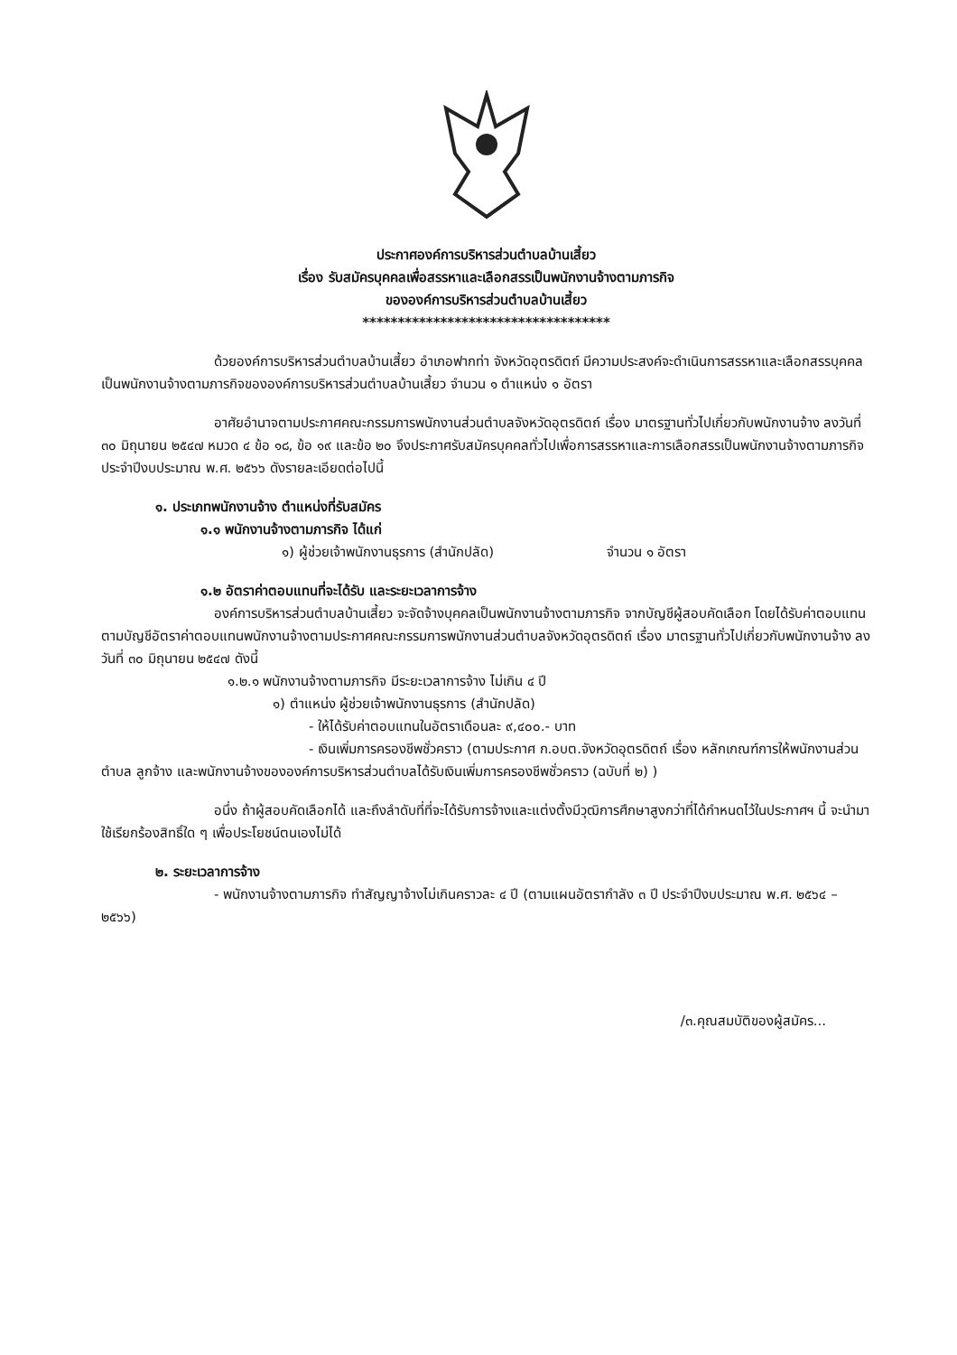ประกาศองค์การบริหารส่วนตำบลบ้านเสี้ยว
เรื่อง รับสมัครบุคคลเพื่อสรรหาและเลือกสรรเป็นพนักงานจ้างตามภารกิจ
ขององค์การบริหารส่วนตำบลบ้านเสี้ยว
***********************************
ด้วยองค์การบริหารส่วนตำบลบ้านเสี้ยว อำเภอฟากท่า จังหวัดอุตรดิตถ์ มีความประสงค์จะดำเนินการสรรหาและเลือกสรรบุคคลเป็นพนักงานจ้างตามภารกิจขององค์การบริหารส่วนตำบลบ้านเสี้ยว จำนวน ๑ ตำแหน่ง ๑ อัตรา
อาศัยอำนาจตามประกาศคณะกรรมการพนักงานส่วนตำบลจังหวัดอุตรดิตถ์ เรื่อง มาตรฐานทั่วไปเกี่ยวกับพนักงานจ้าง ลงวันที่ ๓๐ มิถุนายน ๒๕๔๗ หมวด ๔ ข้อ ๑๘, ข้อ ๑๙ และข้อ ๒๐ จึงประกาศรับสมัครบุคคลทั่วไปเพื่อการสรรหาและการเลือกสรรเป็นพนักงานจ้างตามภารกิจ ประจำปีงบประมาณ พ.ศ. ๒๕๖๖ ดังรายละเอียดต่อไปนี้
๑. ประเภทพนักงานจ้าง ตำแหน่งที่รับสมัคร
๑.๑ พนักงานจ้างตามภารกิจ ได้แก่
๑) ผู้ช่วยเจ้าพนักงานธุรการ (สำนักปลัด) จำนวน ๑ อัตรา
๑.๒ อัตราค่าตอบแทนที่จะได้รับ และระยะเวลาการจ้าง
องค์การบริหารส่วนตำบลบ้านเสี้ยว จะจัดจ้างบุคคลเป็นพนักงานจ้างตามภารกิจ จากบัญชีผู้สอบคัดเลือก โดยได้รับค่าตอบแทนตามบัญชีอัตราค่าตอบแทนพนักงานจ้างตามประกาศคณะกรรมการพนักงานส่วนตำบลจังหวัดอุตรดิตถ์ เรื่อง มาตรฐานทั่วไปเกี่ยวกับพนักงานจ้าง ลงวันที่ ๓๐ มิถุนายน ๒๕๔๗ ดังนี้
๑.๒.๑ พนักงานจ้างตามภารกิจ มีระยะเวลาการจ้าง ไม่เกิน ๔ ปี
๑) ตำแหน่ง ผู้ช่วยเจ้าพนักงานธุรการ (สำนักปลัด)
- ให้ได้รับค่าตอบแทนในอัตราเดือนละ ๙,๔๐๐.- บาท
- เงินเพิ่มการครองชีพชั่วคราว (ตามประกาศ ก.อบต.จังหวัดอุตรดิตถ์ เรื่อง หลักเกณฑ์การให้พนักงานส่วนตำบล ลูกจ้าง และพนักงานจ้างขององค์การบริหารส่วนตำบลได้รับเงินเพิ่มการครองชีพชั่วคราว (ฉบับที่ ๒) )
อนึ่ง ถ้าผู้สอบคัดเลือกได้ และถึงลำดับที่ที่จะได้รับการจ้างและแต่งตั้งมีวุฒิการศึกษาสูงกว่าที่ได้กำหนดไว้ในประกาศฯ นี้ จะนำมาใช้เรียกร้องสิทธิ์ใด ๆ เพื่อประโยชน์ตนเองไม่ได้
๒. ระยะเวลาการจ้าง
- พนักงานจ้างตามภารกิจ ทำสัญญาจ้างไม่เกินคราวละ ๔ ปี (ตามแผนอัตรากำลัง ๓ ปี ประจำปีงบประมาณ พ.ศ. ๒๕๖๔ – ๒๕๖๖)
/๓.คุณสมบัติของผู้สมัคร...